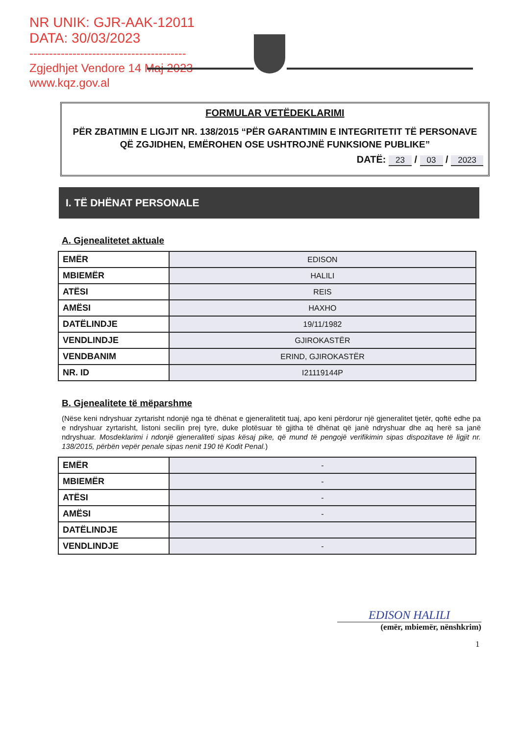NR UNIK: GJR-AAK-12011
DATA: 30/03/2023
----------------------------------------
Zgjedhjet Vendore 14 Maj 2023
www.kqz.gov.al
FORMULAR VETËDEKLARIMI
PËR ZBATIMIN E LIGJIT NR. 138/2015 “PËR GARANTIMIN E INTEGRITETIT TË PERSONAVE QË ZGJIDHEN, EMËROHEN OSE USHTROJNË FUNKSIONE PUBLIKE”
DATË: 23 / 03 / 2023
I. TË DHËNAT PERSONALE
A. Gjenealitetet aktuale
| EMËR | EDISON |
| MBIEMËR | HALILI |
| ATËSI | REIS |
| AMËSI | HAXHO |
| DATËLINDJE | 19/11/1982 |
| VENDLINDJE | GJIROKASTËR |
| VENDBANIM | ERIND, GJIROKASTËR |
| NR. ID | I21119144P |
B. Gjenealitete të mëparshme
(Nëse keni ndryshuar zyrtarisht ndonjë nga të dhënat e gjeneralitetit tuaj, apo keni përdorur një gjeneralitet tjetër, qoftë edhe pa e ndryshuar zyrtarisht, listoni secilin prej tyre, duke plotësuar të gjitha të dhënat që janë ndryshuar dhe aq herë sa janë ndryshuar. Mosdeklarimi i ndonjë gjeneraliteti sipas kësaj pike, që mund të pengojë verifikimin sipas dispozitave të ligjit nr. 138/2015, përbën vepër penale sipas nenit 190 të Kodit Penal.)
| EMËR | - |
| MBIEMËR | - |
| ATËSI | - |
| AMËSI | - |
| DATËLINDJE | |
| VENDLINDJE | - |
EDISON HALILI
(emër, mbiemër, nënshkrim)
1